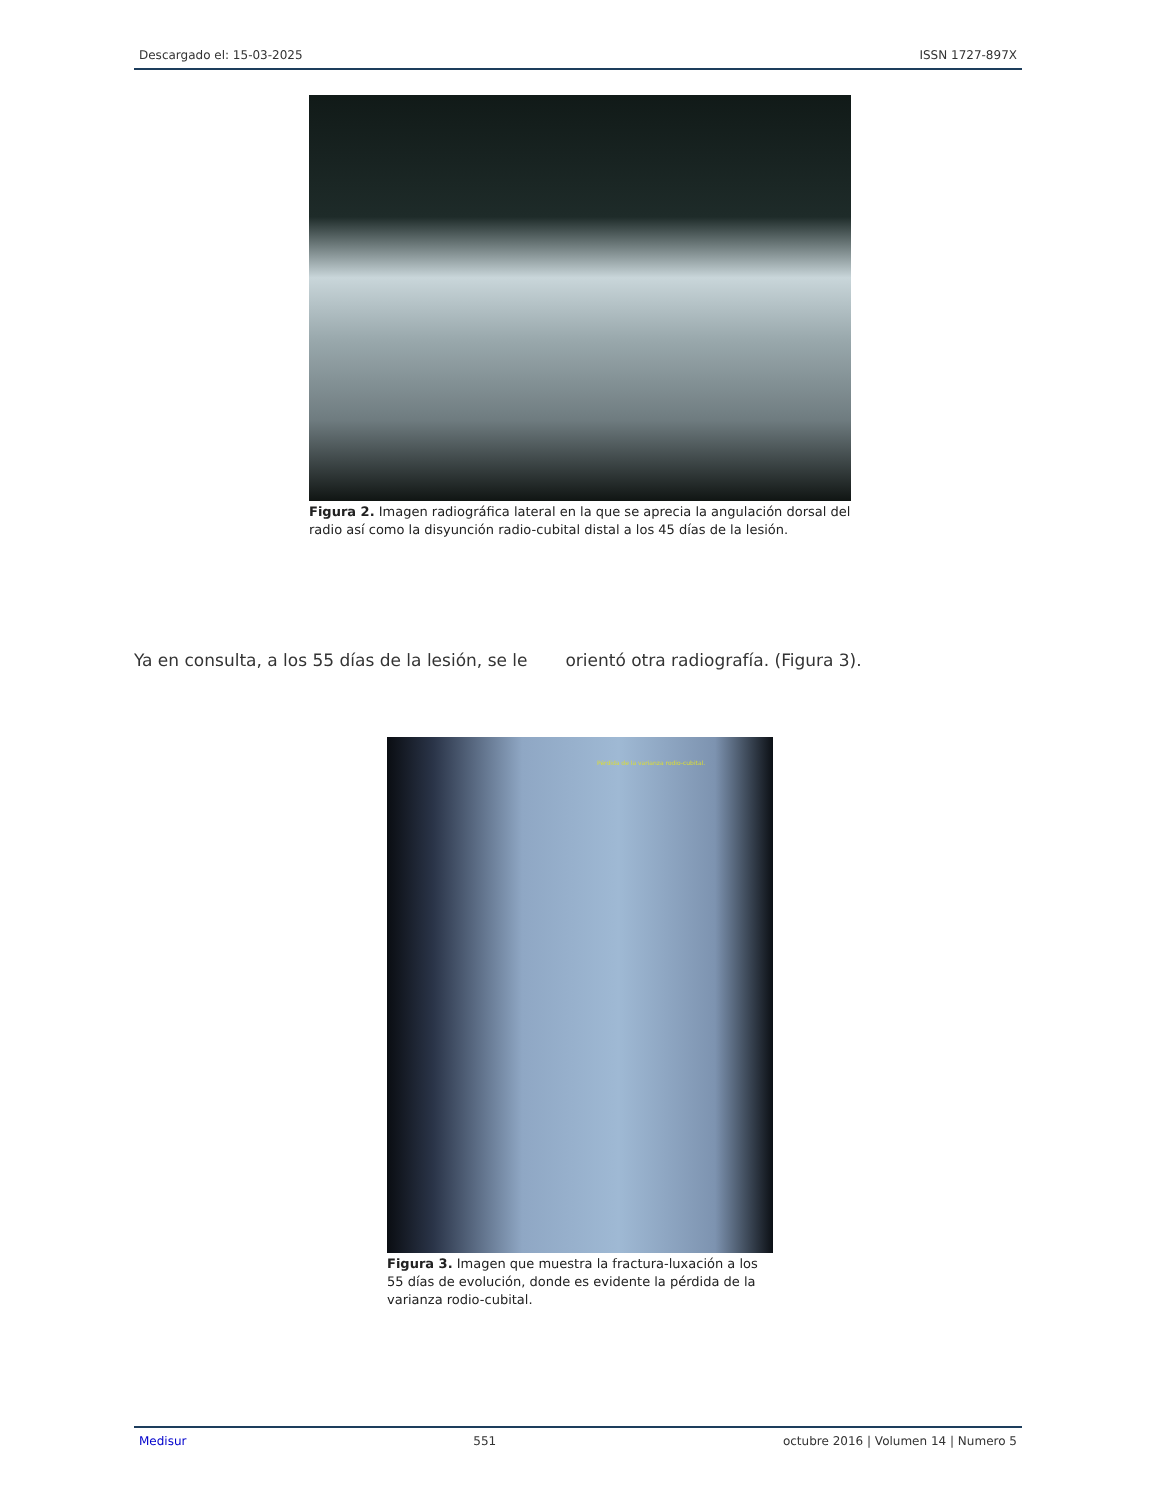Descargado el: 15-03-2025 ISSN 1727-897X
Figura 2. Imagen radiográfica lateral en la que se aprecia la angulación dorsal del radio así como la disyunción radio-cubital distal a los 45 días de la lesión.
Ya en consulta, a los 55 días de la lesión, se le orientó otra radiografía. (Figura 3).
Pérdida de la varianza rodio-cubital.
Figura 3. Imagen que muestra la fractura-luxación a los 55 días de evolución, donde es evidente la pérdida de la varianza rodio-cubital.
Medisur 551 octubre 2016 | Volumen 14 | Numero 5